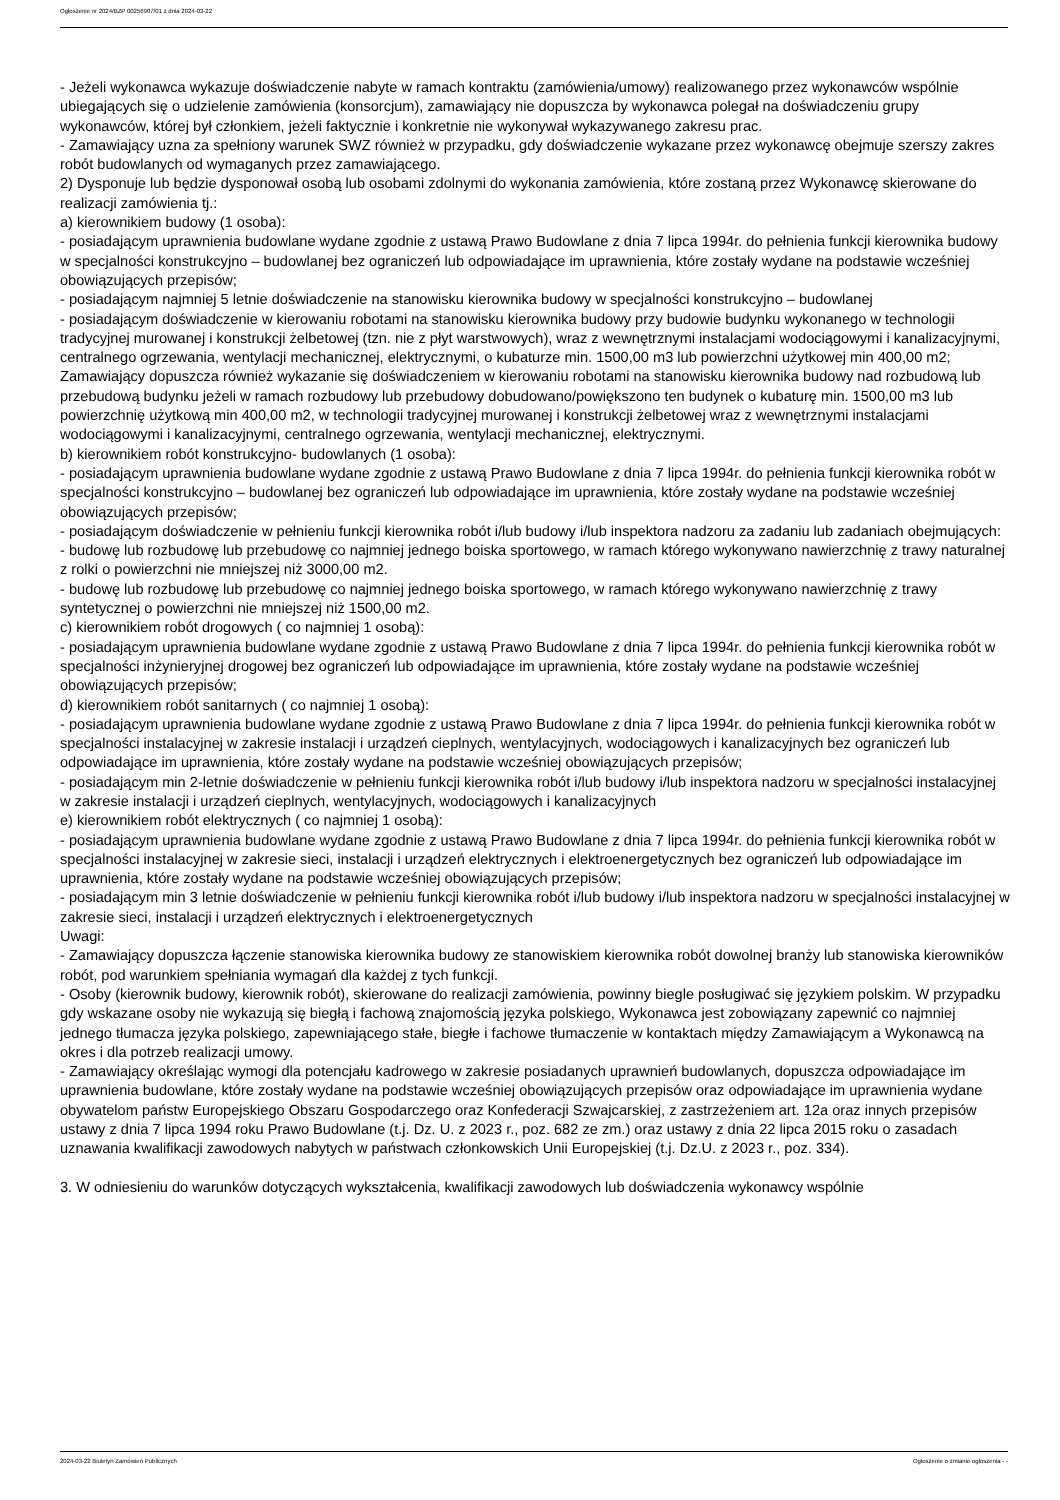Ogłoszenie nr 2024/BZP 00256907/01 z dnia 2024-03-22
- Jeżeli wykonawca wykazuje doświadczenie nabyte w ramach kontraktu (zamówienia/umowy) realizowanego przez wykonawców wspólnie ubiegających się o udzielenie zamówienia (konsorcjum), zamawiający nie dopuszcza by wykonawca polegał na doświadczeniu grupy wykonawców, której był członkiem, jeżeli faktycznie i konkretnie nie wykonywał wykazywanego zakresu prac.
- Zamawiający uzna za spełniony warunek SWZ również w przypadku, gdy doświadczenie wykazane przez wykonawcę obejmuje szerszy zakres robót budowlanych od wymaganych przez zamawiającego.
2) Dysponuje lub będzie dysponował osobą lub osobami zdolnymi do wykonania zamówienia, które zostaną przez Wykonawcę skierowane do realizacji zamówienia tj.:
a) kierownikiem budowy (1 osoba):
- posiadającym uprawnienia budowlane wydane zgodnie z ustawą Prawo Budowlane z dnia 7 lipca 1994r. do pełnienia funkcji kierownika budowy w specjalności konstrukcyjno – budowlanej bez ograniczeń lub odpowiadające im uprawnienia, które zostały wydane na podstawie wcześniej obowiązujących przepisów;
- posiadającym najmniej 5 letnie doświadczenie na stanowisku kierownika budowy w specjalności konstrukcyjno – budowlanej
- posiadającym doświadczenie w kierowaniu robotami na stanowisku kierownika budowy przy budowie budynku wykonanego w technologii tradycyjnej murowanej i konstrukcji żelbetowej (tzn. nie z płyt warstwowych), wraz z wewnętrznymi instalacjami wodociągowymi i kanalizacyjnymi, centralnego ogrzewania, wentylacji mechanicznej, elektrycznymi, o kubaturze min. 1500,00 m3 lub powierzchni użytkowej min 400,00 m2;
Zamawiający dopuszcza również wykazanie się doświadczeniem w kierowaniu robotami na stanowisku kierownika budowy nad rozbudową lub przebudową budynku jeżeli w ramach rozbudowy lub przebudowy dobudowano/powiększono ten budynek o kubaturę min. 1500,00 m3 lub powierzchnię użytkową min 400,00 m2, w technologii tradycyjnej murowanej i konstrukcji żelbetowej wraz z wewnętrznymi instalacjami wodociągowymi i kanalizacyjnymi, centralnego ogrzewania, wentylacji mechanicznej, elektrycznymi.
b) kierownikiem robót konstrukcyjno- budowlanych (1 osoba):
- posiadającym uprawnienia budowlane wydane zgodnie z ustawą Prawo Budowlane z dnia 7 lipca 1994r. do pełnienia funkcji kierownika robót w specjalności konstrukcyjno – budowlanej bez ograniczeń lub odpowiadające im uprawnienia, które zostały wydane na podstawie wcześniej obowiązujących przepisów;
- posiadającym doświadczenie w pełnieniu funkcji kierownika robót i/lub budowy i/lub inspektora nadzoru za zadaniu lub zadaniach obejmujących:
- budowę lub rozbudowę lub przebudowę co najmniej jednego boiska sportowego, w ramach którego wykonywano nawierzchnię z trawy naturalnej z rolki o powierzchni nie mniejszej niż 3000,00 m2.
- budowę lub rozbudowę lub przebudowę co najmniej jednego boiska sportowego, w ramach którego wykonywano nawierzchnię z trawy syntetycznej o powierzchni nie mniejszej niż 1500,00 m2.
c) kierownikiem robót drogowych ( co najmniej 1 osobą):
- posiadającym uprawnienia budowlane wydane zgodnie z ustawą Prawo Budowlane z dnia 7 lipca 1994r. do pełnienia funkcji kierownika robót w specjalności inżynieryjnej drogowej bez ograniczeń lub odpowiadające im uprawnienia, które zostały wydane na podstawie wcześniej obowiązujących przepisów;
d) kierownikiem robót sanitarnych ( co najmniej 1 osobą):
- posiadającym uprawnienia budowlane wydane zgodnie z ustawą Prawo Budowlane z dnia 7 lipca 1994r. do pełnienia funkcji kierownika robót w specjalności instalacyjnej w zakresie instalacji i urządzeń cieplnych, wentylacyjnych, wodociągowych i kanalizacyjnych bez ograniczeń lub odpowiadające im uprawnienia, które zostały wydane na podstawie wcześniej obowiązujących przepisów;
- posiadającym min 2-letnie doświadczenie w pełnieniu funkcji kierownika robót i/lub budowy i/lub inspektora nadzoru w specjalności instalacyjnej w zakresie instalacji i urządzeń cieplnych, wentylacyjnych, wodociągowych i kanalizacyjnych
e) kierownikiem robót elektrycznych ( co najmniej 1 osobą):
- posiadającym uprawnienia budowlane wydane zgodnie z ustawą Prawo Budowlane z dnia 7 lipca 1994r. do pełnienia funkcji kierownika robót w specjalności instalacyjnej w zakresie sieci, instalacji i urządzeń elektrycznych i elektroenergetycznych bez ograniczeń lub odpowiadające im uprawnienia, które zostały wydane na podstawie wcześniej obowiązujących przepisów;
- posiadającym min 3 letnie doświadczenie w pełnieniu funkcji kierownika robót i/lub budowy i/lub inspektora nadzoru w specjalności instalacyjnej w zakresie sieci, instalacji i urządzeń elektrycznych i elektroenergetycznych
Uwagi:
- Zamawiający dopuszcza łączenie stanowiska kierownika budowy ze stanowiskiem kierownika robót dowolnej branży lub stanowiska kierowników robót, pod warunkiem spełniania wymagań dla każdej z tych funkcji.
- Osoby (kierownik budowy, kierownik robót), skierowane do realizacji zamówienia, powinny biegle posługiwać się językiem polskim. W przypadku gdy wskazane osoby nie wykazują się biegłą i fachową znajomością języka polskiego, Wykonawca jest zobowiązany zapewnić co najmniej jednego tłumacza języka polskiego, zapewniającego stałe, biegłe i fachowe tłumaczenie w kontaktach między Zamawiającym a Wykonawcą na okres i dla potrzeb realizacji umowy.
- Zamawiający określając wymogi dla potencjału kadrowego w zakresie posiadanych uprawnień budowlanych, dopuszcza odpowiadające im uprawnienia budowlane, które zostały wydane na podstawie wcześniej obowiązujących przepisów oraz odpowiadające im uprawnienia wydane obywatelom państw Europejskiego Obszaru Gospodarczego oraz Konfederacji Szwajcarskiej, z zastrzeżeniem art. 12a oraz innych przepisów ustawy z dnia 7 lipca 1994 roku Prawo Budowlane (t.j. Dz. U. z 2023 r., poz. 682 ze zm.) oraz ustawy z dnia 22 lipca 2015 roku o zasadach uznawania kwalifikacji zawodowych nabytych w państwach członkowskich Unii Europejskiej (t.j. Dz.U. z 2023 r., poz. 334).
3. W odniesieniu do warunków dotyczących wykształcenia, kwalifikacji zawodowych lub doświadczenia wykonawcy wspólnie
2024-03-22 Biuletyn Zamówień Publicznych Ogłoszenie o zmianie ogłoszenia - -